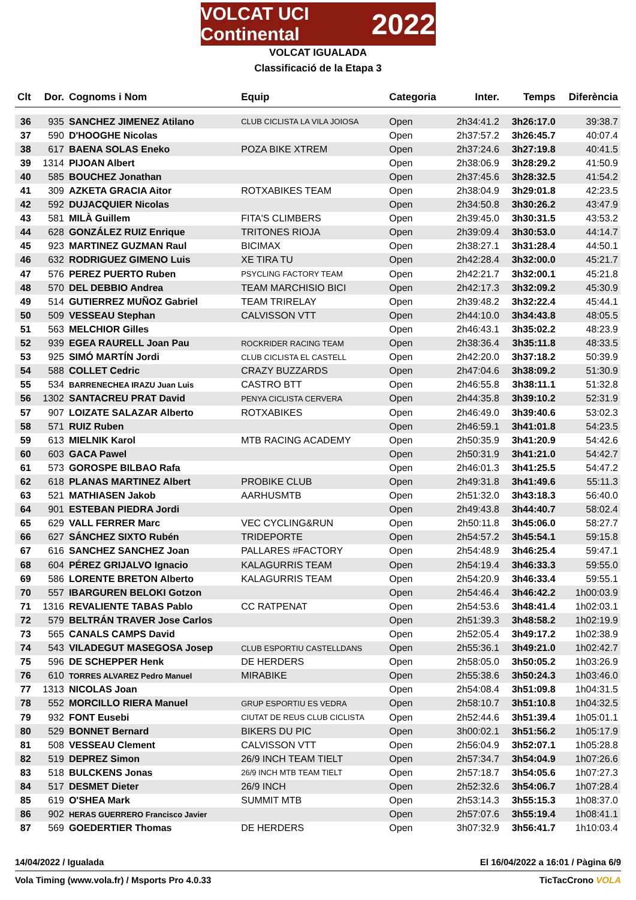VOLCAT UCI Continental 2022
VOLCAT IGUALADA
Classificació de la Etapa 3
| Clt | Dor. | Cognoms i Nom | Equip | Categoria | Inter. | Temps | Diferència |
| --- | --- | --- | --- | --- | --- | --- | --- |
| 36 | 935 | SANCHEZ JIMENEZ Atilano | CLUB CICLISTA LA VILA JOIOSA | Open | 2h34:41.2 | 3h26:17.0 | 39:38.7 |
| 37 | 590 | D'HOOGHE Nicolas | | Open | 2h37:57.2 | 3h26:45.7 | 40:07.4 |
| 38 | 617 | BAENA SOLAS Eneko | POZA BIKE XTREM | Open | 2h37:24.6 | 3h27:19.8 | 40:41.5 |
| 39 | 1314 | PIJOAN Albert | | Open | 2h38:06.9 | 3h28:29.2 | 41:50.9 |
| 40 | 585 | BOUCHEZ Jonathan | | Open | 2h37:45.6 | 3h28:32.5 | 41:54.2 |
| 41 | 309 | AZKETA GRACIA Aitor | ROTXABIKES TEAM | Open | 2h38:04.9 | 3h29:01.8 | 42:23.5 |
| 42 | 592 | DUJACQUIER Nicolas | | Open | 2h34:50.8 | 3h30:26.2 | 43:47.9 |
| 43 | 581 | MILÀ Guillem | FITA'S CLIMBERS | Open | 2h39:45.0 | 3h30:31.5 | 43:53.2 |
| 44 | 628 | GONZÁLEZ RUIZ Enrique | TRITONES RIOJA | Open | 2h39:09.4 | 3h30:53.0 | 44:14.7 |
| 45 | 923 | MARTINEZ GUZMAN Raul | BICIMAX | Open | 2h38:27.1 | 3h31:28.4 | 44:50.1 |
| 46 | 632 | RODRIGUEZ GIMENO Luis | XE TIRA TU | Open | 2h42:28.4 | 3h32:00.0 | 45:21.7 |
| 47 | 576 | PEREZ PUERTO Ruben | PSYCLING FACTORY TEAM | Open | 2h42:21.7 | 3h32:00.1 | 45:21.8 |
| 48 | 570 | DEL DEBBIO Andrea | TEAM MARCHISIO BICI | Open | 2h42:17.3 | 3h32:09.2 | 45:30.9 |
| 49 | 514 | GUTIERREZ MUÑOZ Gabriel | TEAM TRIRELAY | Open | 2h39:48.2 | 3h32:22.4 | 45:44.1 |
| 50 | 509 | VESSEAU Stephan | CALVISSON VTT | Open | 2h44:10.0 | 3h34:43.8 | 48:05.5 |
| 51 | 563 | MELCHIOR Gilles | | Open | 2h46:43.1 | 3h35:02.2 | 48:23.9 |
| 52 | 939 | EGEA RAURELL Joan Pau | ROCKRIDER RACING TEAM | Open | 2h38:36.4 | 3h35:11.8 | 48:33.5 |
| 53 | 925 | SIMÓ MARTÍN Jordi | CLUB CICLISTA EL CASTELL | Open | 2h42:20.0 | 3h37:18.2 | 50:39.9 |
| 54 | 588 | COLLET Cedric | CRAZY BUZZARDS | Open | 2h47:04.6 | 3h38:09.2 | 51:30.9 |
| 55 | 534 | BARRENECHEA IRAZU Juan Luis | CASTRO BTT | Open | 2h46:55.8 | 3h38:11.1 | 51:32.8 |
| 56 | 1302 | SANTACREU PRAT David | PENYA CICLISTA CERVERA | Open | 2h44:35.8 | 3h39:10.2 | 52:31.9 |
| 57 | 907 | LOIZATE SALAZAR Alberto | ROTXABIKES | Open | 2h46:49.0 | 3h39:40.6 | 53:02.3 |
| 58 | 571 | RUIZ Ruben | | Open | 2h46:59.1 | 3h41:01.8 | 54:23.5 |
| 59 | 613 | MIELNIK Karol | MTB RACING ACADEMY | Open | 2h50:35.9 | 3h41:20.9 | 54:42.6 |
| 60 | 603 | GACA Pawel | | Open | 2h50:31.9 | 3h41:21.0 | 54:42.7 |
| 61 | 573 | GOROSPE BILBAO Rafa | | Open | 2h46:01.3 | 3h41:25.5 | 54:47.2 |
| 62 | 618 | PLANAS MARTINEZ Albert | PROBIKE CLUB | Open | 2h49:31.8 | 3h41:49.6 | 55:11.3 |
| 63 | 521 | MATHIASEN Jakob | AARHUSMTB | Open | 2h51:32.0 | 3h43:18.3 | 56:40.0 |
| 64 | 901 | ESTEBAN PIEDRA Jordi | | Open | 2h49:43.8 | 3h44:40.7 | 58:02.4 |
| 65 | 629 | VALL FERRER Marc | VEC CYCLING&RUN | Open | 2h50:11.8 | 3h45:06.0 | 58:27.7 |
| 66 | 627 | SÁNCHEZ SIXTO Rubén | TRIDEPORTE | Open | 2h54:57.2 | 3h45:54.1 | 59:15.8 |
| 67 | 616 | SANCHEZ SANCHEZ Joan | PALLARES #FACTORY | Open | 2h54:48.9 | 3h46:25.4 | 59:47.1 |
| 68 | 604 | PÉREZ GRIJALVO Ignacio | KALAGURRIS TEAM | Open | 2h54:19.4 | 3h46:33.3 | 59:55.0 |
| 69 | 586 | LORENTE BRETON Alberto | KALAGURRIS TEAM | Open | 2h54:20.9 | 3h46:33.4 | 59:55.1 |
| 70 | 557 | IBARGUREN BELOKI Gotzon | | Open | 2h54:46.4 | 3h46:42.2 | 1h00:03.9 |
| 71 | 1316 | REVALIENTE TABAS Pablo | CC RATPENAT | Open | 2h54:53.6 | 3h48:41.4 | 1h02:03.1 |
| 72 | 579 | BELTRÁN TRAVER Jose Carlos | | Open | 2h51:39.3 | 3h48:58.2 | 1h02:19.9 |
| 73 | 565 | CANALS CAMPS David | | Open | 2h52:05.4 | 3h49:17.2 | 1h02:38.9 |
| 74 | 543 | VILADEGUT MASEGOSA Josep | CLUB ESPORTIU CASTELLDANS | Open | 2h55:36.1 | 3h49:21.0 | 1h02:42.7 |
| 75 | 596 | DE SCHEPPER Henk | DE HERDERS | Open | 2h58:05.0 | 3h50:05.2 | 1h03:26.9 |
| 76 | 610 | TORRES ALVAREZ Pedro Manuel | MIRABIKE | Open | 2h55:38.6 | 3h50:24.3 | 1h03:46.0 |
| 77 | 1313 | NICOLAS Joan | | Open | 2h54:08.4 | 3h51:09.8 | 1h04:31.5 |
| 78 | 552 | MORCILLO RIERA Manuel | GRUP ESPORTIU ES VEDRA | Open | 2h58:10.7 | 3h51:10.8 | 1h04:32.5 |
| 79 | 932 | FONT Eusebi | CIUTAT DE REUS CLUB CICLISTA | Open | 2h52:44.6 | 3h51:39.4 | 1h05:01.1 |
| 80 | 529 | BONNET Bernard | BIKERS DU PIC | Open | 3h00:02.1 | 3h51:56.2 | 1h05:17.9 |
| 81 | 508 | VESSEAU Clement | CALVISSON VTT | Open | 2h56:04.9 | 3h52:07.1 | 1h05:28.8 |
| 82 | 519 | DEPREZ Simon | 26/9 INCH TEAM TIELT | Open | 2h57:34.7 | 3h54:04.9 | 1h07:26.6 |
| 83 | 518 | BULCKENS Jonas | 26/9 INCH MTB TEAM TIELT | Open | 2h57:18.7 | 3h54:05.6 | 1h07:27.3 |
| 84 | 517 | DESMET Dieter | 26/9 INCH | Open | 2h52:32.6 | 3h54:06.7 | 1h07:28.4 |
| 85 | 619 | O'SHEA Mark | SUMMIT MTB | Open | 2h53:14.3 | 3h55:15.3 | 1h08:37.0 |
| 86 | 902 | HERAS GUERRERO Francisco Javier | | Open | 2h57:07.6 | 3h55:19.4 | 1h08:41.1 |
| 87 | 569 | GOEDERTIER Thomas | DE HERDERS | Open | 3h07:32.9 | 3h56:41.7 | 1h10:03.4 |
14/04/2022 / Igualada El 16/04/2022 a 16:01 / Pàgina 6/9
Vola Timing (www.vola.fr) / Msports Pro 4.0.33 TicTacCrono VOLA